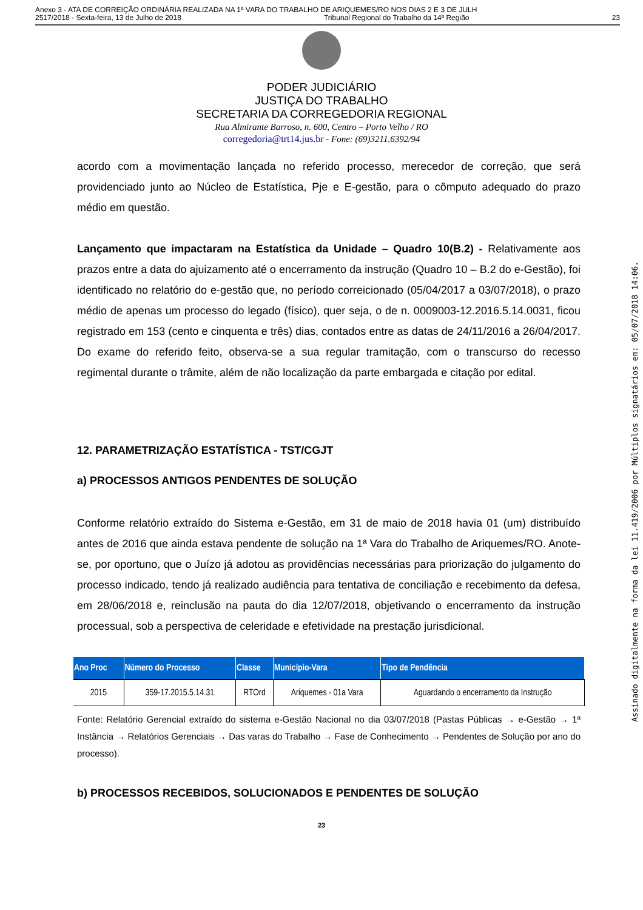Anexo 3 - ATA DE CORREIÇÃO ORDINÁRIA REALIZADA NA 1ª VARA DO TRABALHO DE ARIQUEMES/RO NOS DIAS 2 E 3 DE JULH
2517/2018 - Sexta-feira, 13 de Julho de 2018 Tribunal Regional do Trabalho da 14ª Região 23
PODER JUDICIÁRIO
JUSTIÇA DO TRABALHO
SECRETARIA DA CORREGEDORIA REGIONAL
Rua Almirante Barroso, n. 600, Centro – Porto Velho / RO
corregedoria@trt14.jus.br - Fone: (69)3211.6392/94
acordo com a movimentação lançada no referido processo, merecedor de correção, que será providenciado junto ao Núcleo de Estatística, Pje e E-gestão, para o cômputo adequado do prazo médio em questão.
Lançamento que impactaram na Estatística da Unidade – Quadro 10(B.2) - Relativamente aos prazos entre a data do ajuizamento até o encerramento da instrução (Quadro 10 – B.2 do e-Gestão), foi identificado no relatório do e-gestão que, no período correicionado (05/04/2017 a 03/07/2018), o prazo médio de apenas um processo do legado (físico), quer seja, o de n. 0009003-12.2016.5.14.0031, ficou registrado em 153 (cento e cinquenta e três) dias, contados entre as datas de 24/11/2016 a 26/04/2017. Do exame do referido feito, observa-se a sua regular tramitação, com o transcurso do recesso regimental durante o trâmite, além de não localização da parte embargada e citação por edital.
12. PARAMETRIZAÇÃO ESTATÍSTICA - TST/CGJT
a) PROCESSOS ANTIGOS PENDENTES DE SOLUÇÃO
Conforme relatório extraído do Sistema e-Gestão, em 31 de maio de 2018 havia 01 (um) distribuído antes de 2016 que ainda estava pendente de solução na 1ª Vara do Trabalho de Ariquemes/RO. Anote-se, por oportuno, que o Juízo já adotou as providências necessárias para priorização do julgamento do processo indicado, tendo já realizado audiência para tentativa de conciliação e recebimento da defesa, em 28/06/2018 e, reinclusão na pauta do dia 12/07/2018, objetivando o encerramento da instrução processual, sob a perspectiva de celeridade e efetividade na prestação jurisdicional.
| Ano Proc | Número do Processo | Classe | Município-Vara | Tipo de Pendência |
| --- | --- | --- | --- | --- |
| 2015 | 359-17.2015.5.14.31 | RTOrd | Ariquemes - 01a Vara | Aguardando o encerramento da Instrução |
Fonte: Relatório Gerencial extraído do sistema e-Gestão Nacional no dia 03/07/2018 (Pastas Públicas → e-Gestão → 1ª Instância → Relatórios Gerenciais → Das varas do Trabalho → Fase de Conhecimento → Pendentes de Solução por ano do processo).
b) PROCESSOS RECEBIDOS, SOLUCIONADOS E PENDENTES DE SOLUÇÃO
23
Assinado digitalmente na forma da lei 11.419/2006 por Múltiplos signatários em: 05/07/2018 14:06.